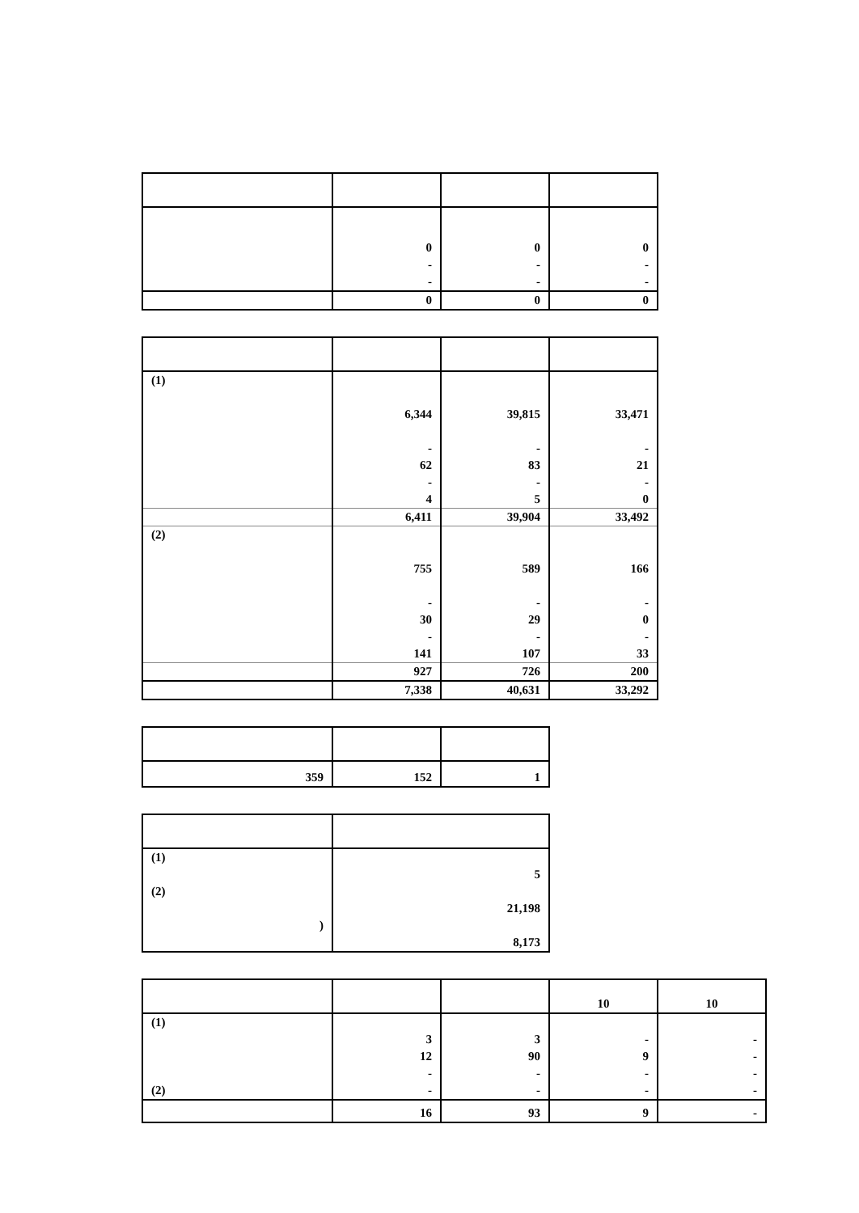| | 0 | 0 | 0 |
| | - | - | - |
| | - | - | - |
| | 0 | 0 | 0 |
| (1) | | | |
| | 6,344 | 39,815 | 33,471 |
| | - | - | - |
| | 62 | 83 | 21 |
| | - | - | - |
| | 4 | 5 | 0 |
| | 6,411 | 39,904 | 33,492 |
| (2) | | | |
| | 755 | 589 | 166 |
| | - | - | - |
| | 30 | 29 | 0 |
| | - | - | - |
| | 141 | 107 | 33 |
| | 927 | 726 | 200 |
| | 7,338 | 40,631 | 33,292 |
| 359 | 152 | 1 |
| (1) | |
| | 5 |
| (2) | |
| | 21,198 |
| ) | |
| | 8,173 |
| | | | 10 | 10 |
| --- | --- | --- | --- | --- |
| (1) | | | | |
| | 3 | 3 | - | - |
| | 12 | 90 | 9 | - |
| | - | - | - | - |
| (2) | - | - | - | - |
| | 16 | 93 | 9 | - |